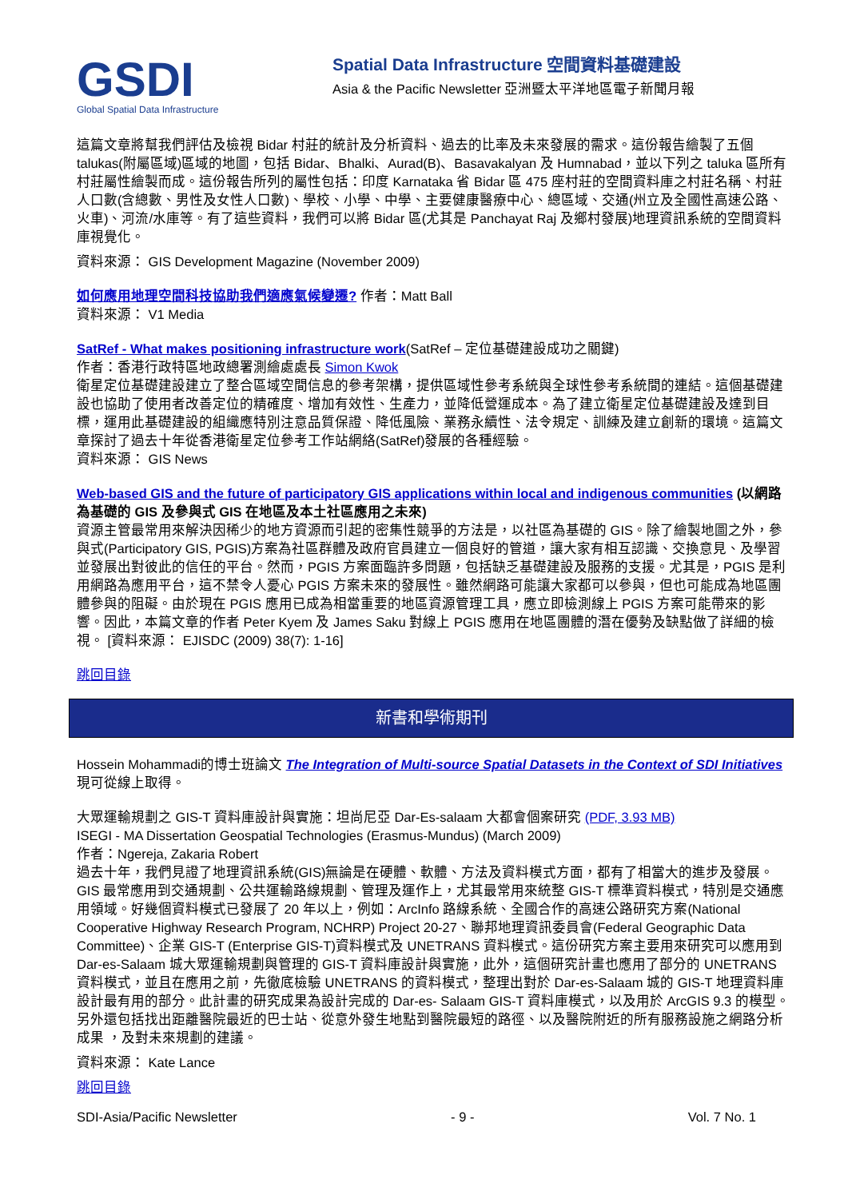GSDI
Global Spatial Data Infrastructure
Spatial Data Infrastructure 空間資料基礎建設
Asia & the Pacific Newsletter 亞洲暨太平洋地區電子新聞月報
這篇文章將幫我們評估及檢視 Bidar 村莊的統計及分析資料、過去的比率及未來發展的需求。這份報告繪製了五個 talukas(附屬區域)區域的地圖，包括 Bidar、Bhalki、Aurad(B)、Basavakalyan 及 Humnabad，並以下列之 taluka 區所有村莊屬性繪製而成。這份報告所列的屬性包括：印度 Karnataka 省 Bidar 區 475 座村莊的空間資料庫之村莊名稱、村莊人口數(含總數、男性及女性人口數)、學校、小學、中學、主要健康醫療中心、總區域、交通(州立及全國性高速公路、火車)、河流/水庫等。有了這些資料，我們可以將 Bidar 區(尤其是 Panchayat Raj 及鄉村發展)地理資訊系統的空間資料庫視覺化。
資料來源： GIS Development Magazine (November 2009)
如何應用地理空間科技協助我們適應氣候變遷? 作者：Matt Ball
資料來源： V1 Media
SatRef - What makes positioning infrastructure work(SatRef – 定位基礎建設成功之關鍵)
作者：香港行政特區地政總署測繪處處長 Simon Kwok
衛星定位基礎建設建立了整合區域空間信息的參考架構，提供區域性參考系統與全球性參考系統間的連結。這個基礎建設也協助了使用者改善定位的精確度、增加有效性、生產力，並降低營運成本。為了建立衛星定位基礎建設及達到目標，運用此基礎建設的組織應特別注意品質保證、降低風險、業務永續性、法令規定、訓練及建立創新的環境。這篇文章探討了過去十年從香港衛星定位參考工作站網絡(SatRef)發展的各種經驗。
資料來源： GIS News
Web-based GIS and the future of participatory GIS applications within local and indigenous communities (以網路為基礎的 GIS 及參與式 GIS 在地區及本土社區應用之未來)
資源主管最常用來解決因稀少的地方資源而引起的密集性競爭的方法是，以社區為基礎的 GIS。除了繪製地圖之外，參與式(Participatory GIS, PGIS)方案為社區群體及政府官員建立一個良好的管道，讓大家有相互認識、交換意見、及學習並發展出對彼此的信任的平台。然而，PGIS 方案面臨許多問題，包括缺乏基礎建設及服務的支援。尤其是，PGIS 是利用網路為應用平台，這不禁令人憂心 PGIS 方案未來的發展性。雖然網路可能讓大家都可以參與，但也可能成為地區團體參與的阻礙。由於現在 PGIS 應用已成為相當重要的地區資源管理工具，應立即檢測線上 PGIS 方案可能帶來的影響。因此，本篇文章的作者 Peter Kyem 及 James Saku 對線上 PGIS 應用在地區團體的潛在優勢及缺點做了詳細的檢視。 [資料來源： EJISDC (2009) 38(7): 1-16]
跳回目錄
新書和學術期刊
Hossein Mohammadi的博士班論文 The Integration of Multi-source Spatial Datasets in the Context of SDI Initiatives 現可從線上取得。
大眾運輸規劃之 GIS-T 資料庫設計與實施：坦尚尼亞 Dar-Es-salaam 大都會個案研究 (PDF, 3.93 MB)
ISEGI - MA Dissertation Geospatial Technologies (Erasmus-Mundus) (March 2009)
作者：Ngereja, Zakaria Robert
過去十年，我們見證了地理資訊系統(GIS)無論是在硬體、軟體、方法及資料模式方面，都有了相當大的進步及發展。GIS 最常應用到交通規劃、公共運輸路線規劃、管理及運作上，尤其最常用來統整 GIS-T 標準資料模式，特別是交通應用領域。好幾個資料模式已發展了 20 年以上，例如：ArcInfo 路線系統、全國合作的高速公路研究方案(National Cooperative Highway Research Program, NCHRP) Project 20-27、聯邦地理資訊委員會(Federal Geographic Data Committee)、企業 GIS-T (Enterprise GIS-T)資料模式及 UNETRANS 資料模式。這份研究方案主要用來研究可以應用到 Dar-es-Salaam 城大眾運輸規劃與管理的 GIS-T 資料庫設計與實施，此外，這個研究計畫也應用了部分的 UNETRANS 資料模式，並且在應用之前，先徹底檢驗 UNETRANS 的資料模式，整理出對於 Dar-es-Salaam 城的 GIS-T 地理資料庫設計最有用的部分。此計畫的研究成果為設計完成的 Dar-es- Salaam GIS-T 資料庫模式，以及用於 ArcGIS 9.3 的模型。另外還包括找出距離醫院最近的巴士站、從意外發生地點到醫院最短的路徑、以及醫院附近的所有服務設施之網路分析成果 ，及對未來規劃的建議。
資料來源： Kate Lance
跳回目錄
SDI-Asia/Pacific Newsletter - 9 - Vol. 7 No. 1